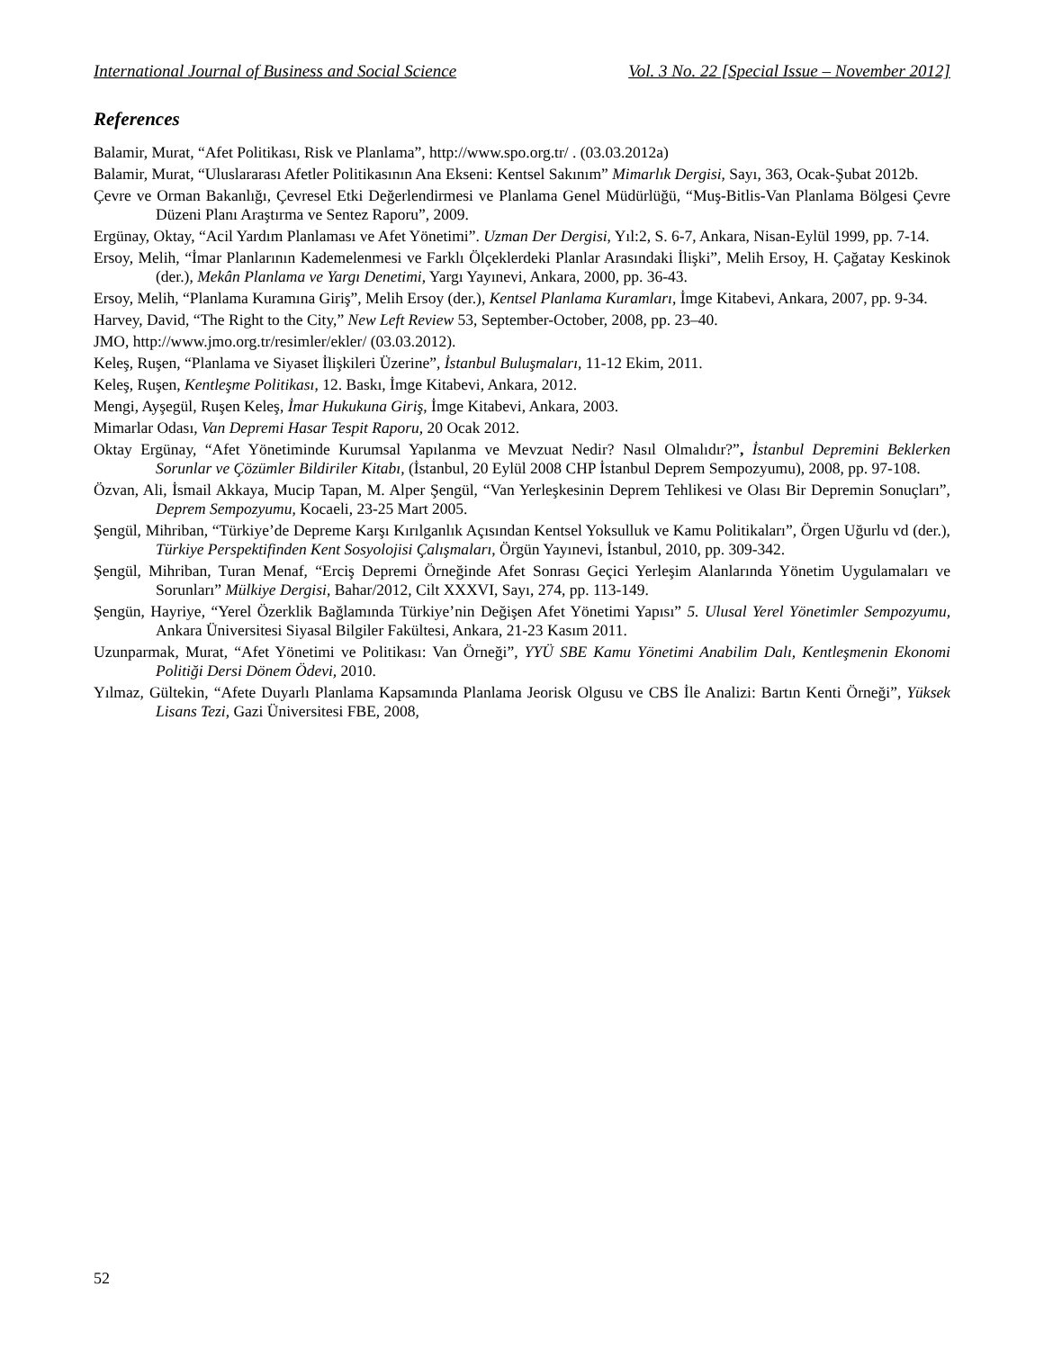International Journal of Business and Social Science Vol. 3 No. 22 [Special Issue – November 2012]
References
Balamir, Murat, “Afet Politikası, Risk ve Planlama”, http://www.spo.org.tr/ . (03.03.2012a)
Balamir, Murat, “Uluslararası Afetler Politikasının Ana Ekseni: Kentsel Sakınım” Mimarlık Dergisi, Sayı, 363, Ocak-Şubat 2012b.
Çevre ve Orman Bakanlığı, Çevresel Etki Değerlendirmesi ve Planlama Genel Müdürlüğü, “Muş-Bitlis-Van Planlama Bölgesi Çevre Düzeni Planı Araştırma ve Sentez Raporu”, 2009.
Ergünay, Oktay, “Acil Yardım Planlaması ve Afet Yönetimi”. Uzman Der Dergisi, Yıl:2, S. 6-7, Ankara, Nisan-Eylül 1999, pp. 7-14.
Ersoy, Melih, “İmar Planlarının Kademelenmesi ve Farklı Ölçeklerdeki Planlar Arasındaki İlişki”, Melih Ersoy, H. Çağatay Keskinok (der.), Mekân Planlama ve Yargı Denetimi, Yargı Yayınevi, Ankara, 2000, pp. 36-43.
Ersoy, Melih, “Planlama Kuramına Giriş”, Melih Ersoy (der.), Kentsel Planlama Kuramları, İmge Kitabevi, Ankara, 2007, pp. 9-34.
Harvey, David, “The Right to the City,” New Left Review 53, September-October, 2008, pp. 23–40.
JMO, http://www.jmo.org.tr/resimler/ekler/ (03.03.2012).
Keleş, Ruşen, “Planlama ve Siyaset İlişkileri Üzerine”, İstanbul Buluşmaları, 11-12 Ekim, 2011.
Keleş, Ruşen, Kentleşme Politikası, 12. Baskı, İmge Kitabevi, Ankara, 2012.
Mengi, Ayşegül, Ruşen Keleş, İmar Hukukuna Giriş, İmge Kitabevi, Ankara, 2003.
Mimarlar Odası, Van Depremi Hasar Tespit Raporu, 20 Ocak 2012.
Oktay Ergünay, “Afet Yönetiminde Kurumsal Yapılanma ve Mevzuat Nedir? Nasıl Olmalıdır?”, İstanbul Depremini Beklerken Sorunlar ve Çözümler Bildiriler Kitabı, (İstanbul, 20 Eylül 2008 CHP İstanbul Deprem Sempozyumu), 2008, pp. 97-108.
Özvan, Ali, İsmail Akkaya, Mucip Tapan, M. Alper Şengül, “Van Yerleşkesinin Deprem Tehlikesi ve Olası Bir Depremin Sonuçları”, Deprem Sempozyumu, Kocaeli, 23-25 Mart 2005.
Şengül, Mihriban, “Türkiye’de Depreme Karşı Kırılganlık Açısından Kentsel Yoksulluk ve Kamu Politikaları”, Örgen Uğurlu vd (der.), Türkiye Perspektifinden Kent Sosyolojisi Çalışmaları, Örgün Yayınevi, İstanbul, 2010, pp. 309-342.
Şengül, Mihriban, Turan Menaf, “Erciş Depremi Örneğinde Afet Sonrası Geçici Yerleşim Alanlarında Yönetim Uygulamaları ve Sorunları” Mülkiye Dergisi, Bahar/2012, Cilt XXXVI, Sayı, 274, pp. 113-149.
Şengün, Hayriye, “Yerel Özerklik Bağlamında Türkiye’nin Değişen Afet Yönetimi Yapısı” 5. Ulusal Yerel Yönetimler Sempozyumu, Ankara Üniversitesi Siyasal Bilgiler Fakültesi, Ankara, 21-23 Kasım 2011.
Uzunparmak, Murat, “Afet Yönetimi ve Politikası: Van Örneği”, YYÜ SBE Kamu Yönetimi Anabilim Dalı, Kentleşmenin Ekonomi Politiği Dersi Dönem Ödevi, 2010.
Yılmaz, Gültekin, “Afete Duyarlı Planlama Kapsamında Planlama Jeorisk Olgusu ve CBS İle Analizi: Bartın Kenti Örneği”, Yüksek Lisans Tezi, Gazi Üniversitesi FBE, 2008,
52